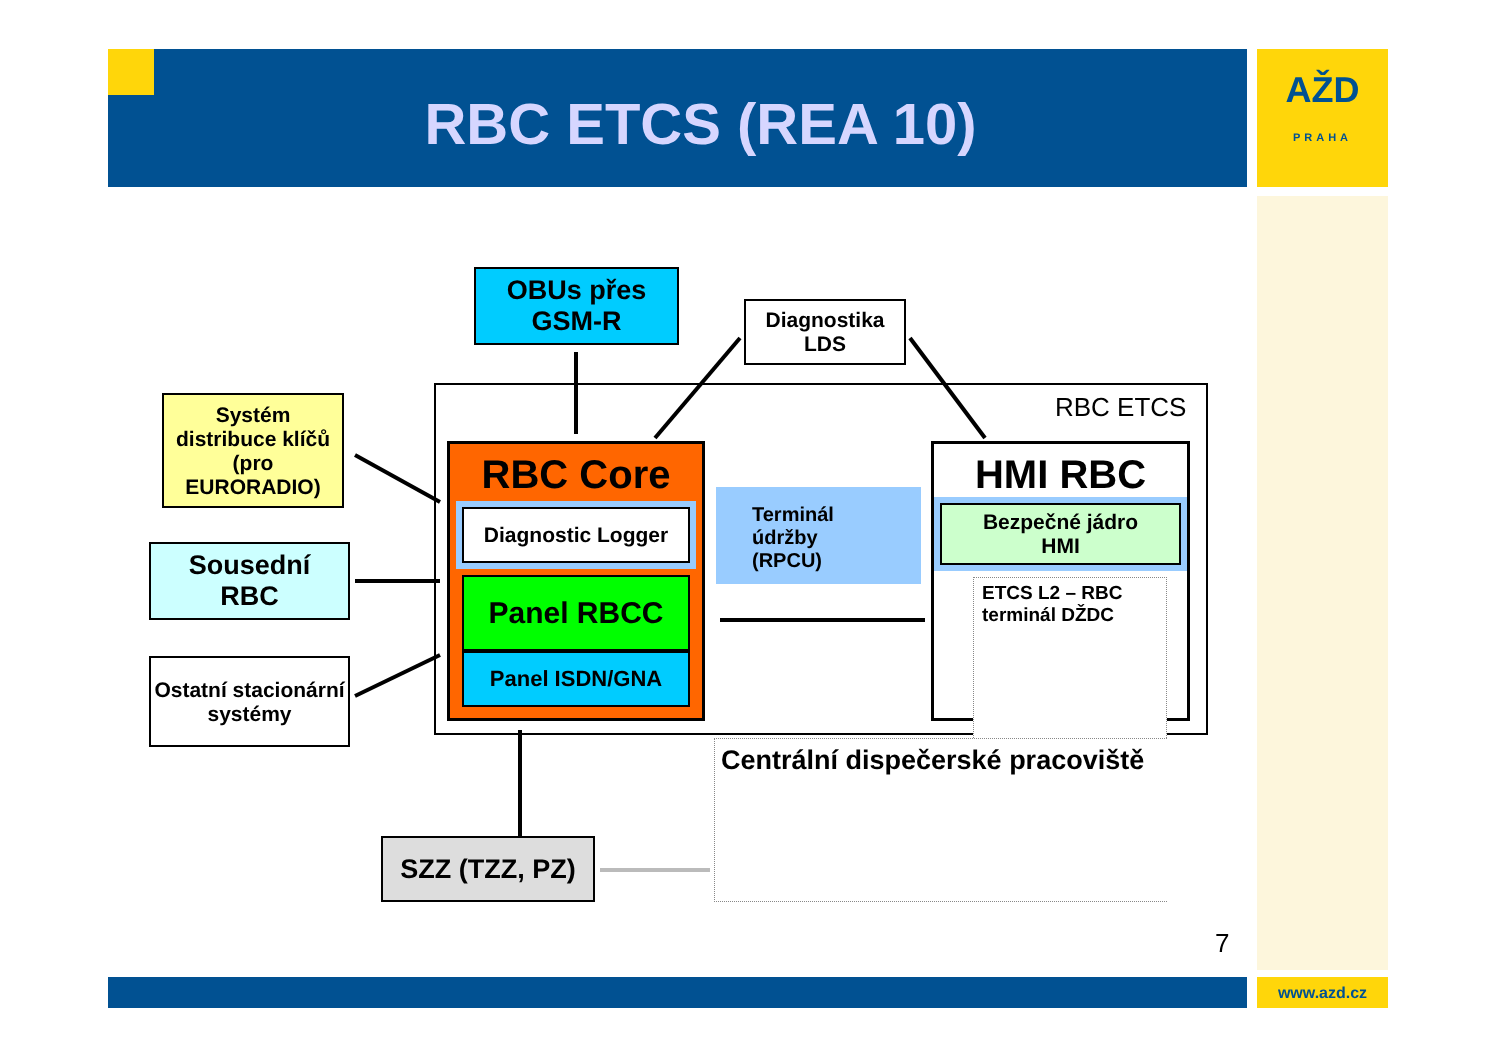AŽD
PRAHA
RBC ETCS (REA 10)
OBUs přes
GSM-R
Diagnostika
LDS
RBC ETCS
Systém distribuce klíčů (pro EURORADIO)
Sousední
RBC
Ostatní stacionární systémy
RBC Core
Diagnostic Logger
Panel RBCC
Panel ISDN/GNA
Terminál
údržby
(RPCU)
HMI RBC
Bezpečné jádro
HMI
ETCS L2 – RBC terminál DŽDC
Centrální dispečerské pracoviště
SZZ (TZZ, PZ)
7
www.azd.cz